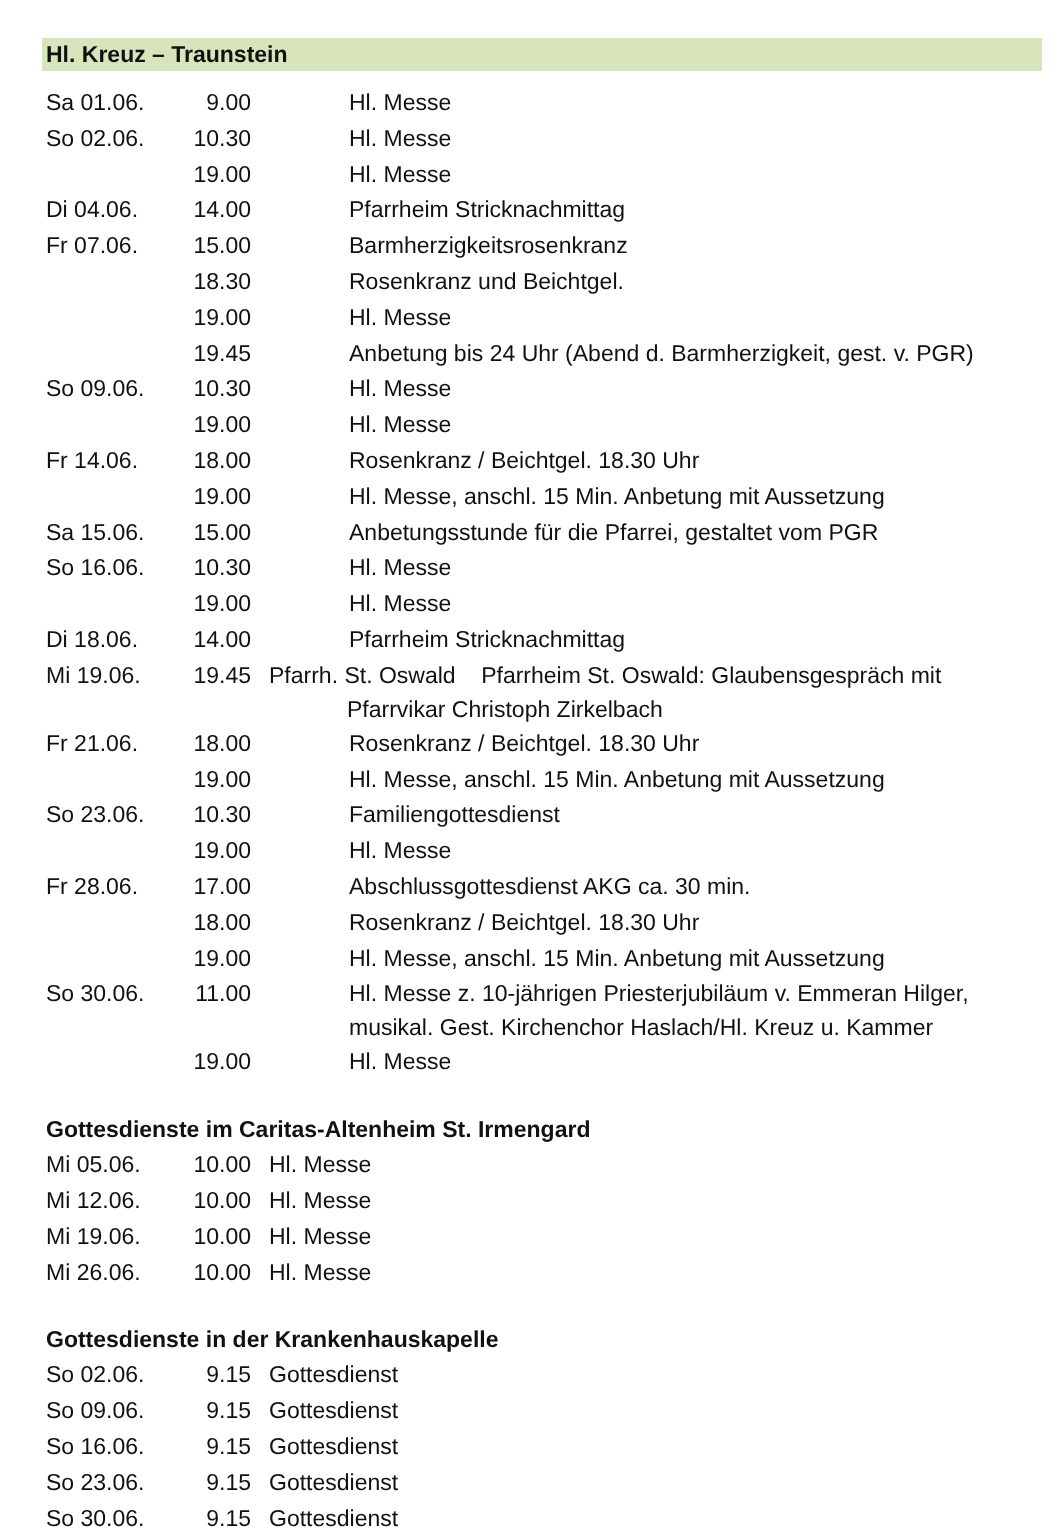Hl. Kreuz – Traunstein
| Sa 01.06. | 9.00 | | Hl. Messe |
| So 02.06. | 10.30 | | Hl. Messe |
| | 19.00 | | Hl. Messe |
| Di 04.06. | 14.00 | | Pfarrheim Stricknachmittag |
| Fr 07.06. | 15.00 | | Barmherzigkeitsrosenkranz |
| | 18.30 | | Rosenkranz und Beichtgel. |
| | 19.00 | | Hl. Messe |
| | 19.45 | | Anbetung bis 24 Uhr (Abend d. Barmherzigkeit, gest. v. PGR) |
| So 09.06. | 10.30 | | Hl. Messe |
| | 19.00 | | Hl. Messe |
| Fr 14.06. | 18.00 | | Rosenkranz / Beichtgel. 18.30 Uhr |
| | 19.00 | | Hl. Messe, anschl. 15 Min. Anbetung mit Aussetzung |
| Sa 15.06. | 15.00 | | Anbetungsstunde für die Pfarrei, gestaltet vom PGR |
| So 16.06. | 10.30 | | Hl. Messe |
| | 19.00 | | Hl. Messe |
| Di 18.06. | 14.00 | | Pfarrheim Stricknachmittag |
| Mi 19.06. | 19.45 | Pfarrh. St. Oswald Pfarrheim St. Oswald: Glaubensgespräch mit Pfarrvikar Christoph Zirkelbach | |
| Fr 21.06. | 18.00 | | Rosenkranz / Beichtgel. 18.30 Uhr |
| | 19.00 | | Hl. Messe, anschl. 15 Min. Anbetung mit Aussetzung |
| So 23.06. | 10.30 | | Familiengottesdienst |
| | 19.00 | | Hl. Messe |
| Fr 28.06. | 17.00 | | Abschlussgottesdienst AKG ca. 30 min. |
| | 18.00 | | Rosenkranz / Beichtgel. 18.30 Uhr |
| | 19.00 | | Hl. Messe, anschl. 15 Min. Anbetung mit Aussetzung |
| So 30.06. | 11.00 | | Hl. Messe z. 10-jährigen Priesterjubiläum v. Emmeran Hilger, musikal. Gest. Kirchenchor Haslach/Hl. Kreuz u. Kammer |
| | 19.00 | | Hl. Messe |
Gottesdienste im Caritas-Altenheim St. Irmengard
| Mi 05.06. | 10.00 | Hl. Messe |
| Mi 12.06. | 10.00 | Hl. Messe |
| Mi 19.06. | 10.00 | Hl. Messe |
| Mi 26.06. | 10.00 | Hl. Messe |
Gottesdienste in der Krankenhauskapelle
| So 02.06. | 9.15 | Gottesdienst |
| So 09.06. | 9.15 | Gottesdienst |
| So 16.06. | 9.15 | Gottesdienst |
| So 23.06. | 9.15 | Gottesdienst |
| So 30.06. | 9.15 | Gottesdienst |